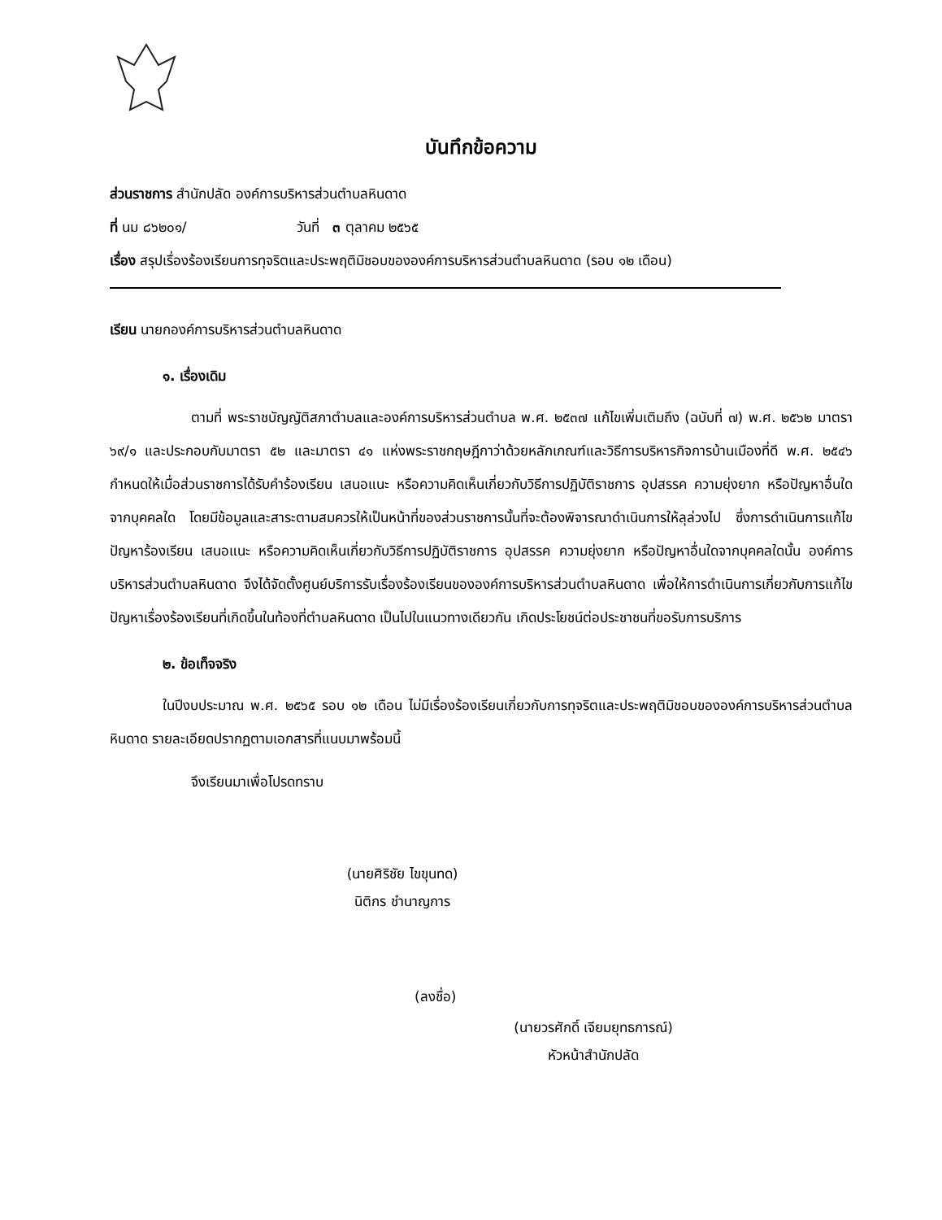บันทึกข้อความ
ส่วนราชการ สำนักปลัด องค์การบริหารส่วนตำบลหินดาด
ที่ นม ๘๖๒๐๑/ วันที่ ๓ ตุลาคม ๒๕๖๕
เรื่อง สรุปเรื่องร้องเรียนการทุจริตและประพฤติมิชอบขององค์การบริหารส่วนตำบลหินดาด (รอบ ๑๒ เดือน)
เรียน นายกองค์การบริหารส่วนตำบลหินดาด
๑. เรื่องเดิม
ตามที่ พระราชบัญญัติสภาตำบลและองค์การบริหารส่วนตำบล พ.ศ. ๒๕๓๗ แก้ไขเพิ่มเติมถึง (ฉบับที่ ๗) พ.ศ. ๒๕๖๒ มาตรา ๖๙/๑ และประกอบกับมาตรา ๕๒ และมาตรา ๔๑ แห่งพระราชกฤษฎีกาว่าด้วยหลักเกณฑ์และวิธีการบริหารกิจการบ้านเมืองที่ดี พ.ศ. ๒๕๔๖ กำหนดให้เมื่อส่วนราชการได้รับคำร้องเรียน เสนอแนะ หรือความคิดเห็นเกี่ยวกับวิธีการปฏิบัติราชการ อุปสรรค ความยุ่งยาก หรือปัญหาอื่นใดจากบุคคลใด โดยมีข้อมูลและสาระตามสมควรให้เป็นหน้าที่ของส่วนราชการนั้นที่จะต้องพิจารณาดำเนินการให้ลุล่วงไป ซึ่งการดำเนินการแก้ไขปัญหาร้องเรียน เสนอแนะ หรือความคิดเห็นเกี่ยวกับวิธีการปฏิบัติราชการ อุปสรรค ความยุ่งยาก หรือปัญหาอื่นใดจากบุคคลใดนั้น องค์การบริหารส่วนตำบลหินดาด จึงได้จัดตั้งศูนย์บริการรับเรื่องร้องเรียนขององค์การบริหารส่วนตำบลหินดาด เพื่อให้การดำเนินการเกี่ยวกับการแก้ไขปัญหาเรื่องร้องเรียนที่เกิดขึ้นในท้องที่ตำบลหินดาด เป็นไปในแนวทางเดียวกัน เกิดประโยชน์ต่อประชาชนที่ขอรับการบริการ
๒. ข้อเท็จจริง
ในปีงบประมาณ พ.ศ. ๒๕๖๕ รอบ ๑๒ เดือน ไม่มีเรื่องร้องเรียนเกี่ยวกับการทุจริตและประพฤติมิชอบขององค์การบริหารส่วนตำบลหินดาด รายละเอียดปรากฏตามเอกสารที่แนบมาพร้อมนี้
จึงเรียนมาเพื่อโปรดทราบ
(นายศิริชัย ไขขุนทด)
นิติกร ชำนาญการ
(ลงชื่อ)
(นายวรศักดิ์ เจียมยุทธการณ์)
หัวหน้าสำนักปลัด